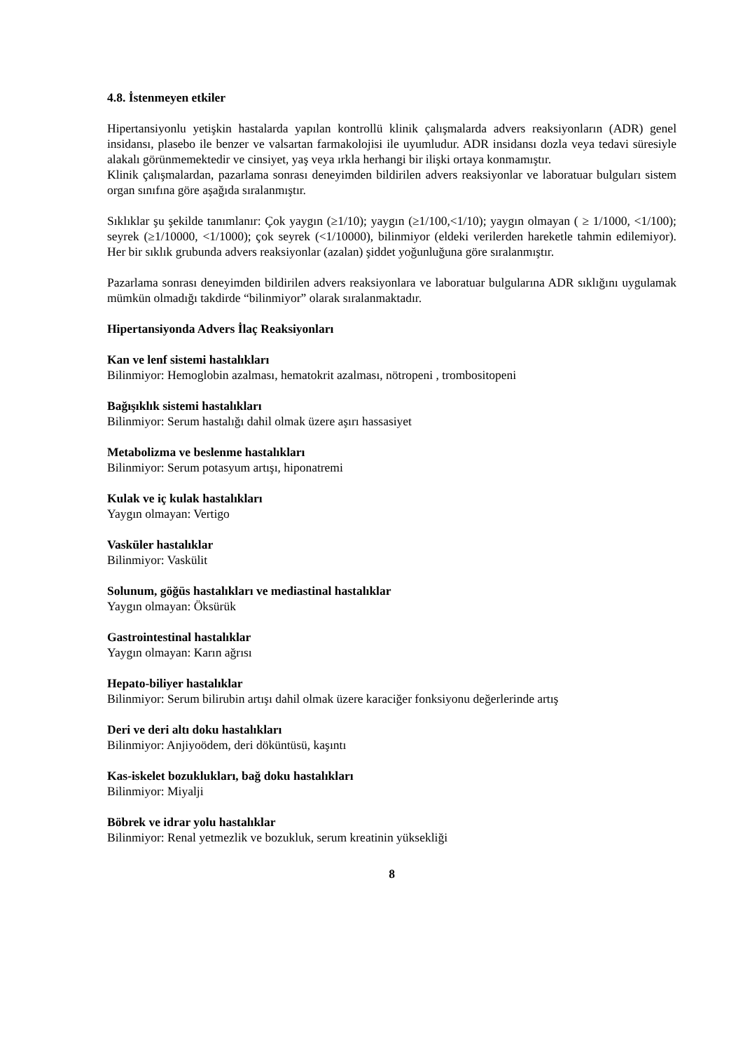4.8. İstenmeyen etkiler
Hipertansiyonlu yetişkin hastalarda yapılan kontrollü klinik çalışmalarda advers reaksiyonların (ADR) genel insidansı, plasebo ile benzer ve valsartan farmakolojisi ile uyumludur. ADR insidansı dozla veya tedavi süresiyle alakalı görünmemektedir ve cinsiyet, yaş veya ırkla herhangi bir ilişki ortaya konmamıştır.
Klinik çalışmalardan, pazarlama sonrası deneyimden bildirilen advers reaksiyonlar ve laboratuar bulguları sistem organ sınıfına göre aşağıda sıralanmıştır.
Sıklıklar şu şekilde tanımlanır: Çok yaygın (≥1/10); yaygın (≥1/100,<1/10); yaygın olmayan ( ≥ 1/1000, <1/100); seyrek (≥1/10000, <1/1000); çok seyrek (<1/10000), bilinmiyor (eldeki verilerden hareketle tahmin edilemiyor). Her bir sıklık grubunda advers reaksiyonlar (azalan) şiddet yoğunluğuna göre sıralanmıştır.
Pazarlama sonrası deneyimden bildirilen advers reaksiyonlara ve laboratuar bulgularına ADR sıklığını uygulamak mümkün olmadığı takdirde “bilinmiyor” olarak sıralanmaktadır.
Hipertansiyonda Advers İlaç Reaksiyonları
Kan ve lenf sistemi hastalıkları
Bilinmiyor: Hemoglobin azalması, hematokrit azalması, nötropeni , trombositopeni
Bağışıklık sistemi hastalıkları
Bilinmiyor: Serum hastalığı dahil olmak üzere aşırı hassasiyet
Metabolizma ve beslenme hastalıkları
Bilinmiyor: Serum potasyum artışı, hiponatremi
Kulak ve iç kulak hastalıkları
Yaygın olmayan: Vertigo
Vasküler hastalıklar
Bilinmiyor: Vaskülit
Solunum, göğüs hastalıkları ve mediastinal hastalıklar
Yaygın olmayan: Öksürük
Gastrointestinal hastalıklar
Yaygın olmayan: Karın ağrısı
Hepato-biliyer hastalıklar
Bilinmiyor: Serum bilirubin artışı dahil olmak üzere karaciğer fonksiyonu değerlerinde artış
Deri ve deri altı doku hastalıkları
Bilinmiyor: Anjiyoödem, deri döküntüsü, kaşıntı
Kas-iskelet bozuklukları, bağ doku hastalıkları
Bilinmiyor: Miyalji
Böbrek ve idrar yolu hastalıklar
Bilinmiyor: Renal yetmezlik ve bozukluk, serum kreatinin yüksekliği
8